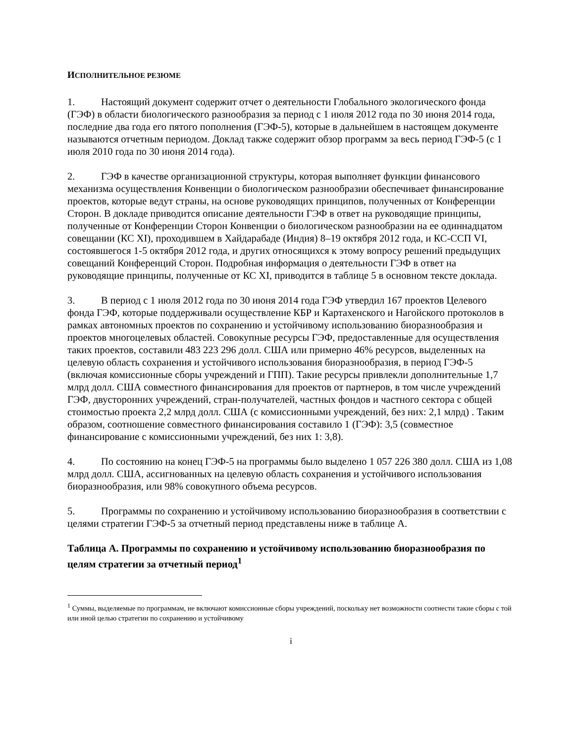ИСПОЛНИТЕЛЬНОЕ РЕЗЮМЕ
1. Настоящий документ содержит отчет о деятельности Глобального экологического фонда (ГЭФ) в области биологического разнообразия за период с 1 июля 2012 года по 30 июня 2014 года, последние два года его пятого пополнения (ГЭФ-5), которые в дальнейшем в настоящем документе называются отчетным периодом. Доклад также содержит обзор программ за весь период ГЭФ-5 (с 1 июля 2010 года по 30 июня 2014 года).
2. ГЭФ в качестве организационной структуры, которая выполняет функции финансового механизма осуществления Конвенции о биологическом разнообразии обеспечивает финансирование проектов, которые ведут страны, на основе руководящих принципов, полученных от Конференции Сторон. В докладе приводится описание деятельности ГЭФ в ответ на руководящие принципы, полученные от Конференции Сторон Конвенции о биологическом разнообразии на ее одиннадцатом совещании (КС XI), проходившем в Хайдарабаде (Индия) 8–19 октября 2012 года, и КС-ССП VI, состоявшегося 1-5 октября 2012 года, и других относящихся к этому вопросу решений предыдущих совещаний Конференций Сторон. Подробная информация о деятельности ГЭФ в ответ на руководящие принципы, полученные от КС XI, приводится в таблице 5 в основном тексте доклада.
3. В период с 1 июля 2012 года по 30 июня 2014 года ГЭФ утвердил 167 проектов Целевого фонда ГЭФ, которые поддерживали осуществление КБР и Картахенского и Нагойского протоколов в рамках автономных проектов по сохранению и устойчивому использованию биоразнообразия и проектов многоцелевых областей. Совокупные ресурсы ГЭФ, предоставленные для осуществления таких проектов, составили 483 223 296 долл. США или примерно 46% ресурсов, выделенных на целевую область сохранения и устойчивого использования биоразнообразия, в период ГЭФ-5 (включая комиссионные сборы учреждений и ГПП). Такие ресурсы привлекли дополнительные 1,7 млрд долл. США совместного финансирования для проектов от партнеров, в том числе учреждений ГЭФ, двусторонних учреждений, стран-получателей, частных фондов и частного сектора с общей стоимостью проекта 2,2 млрд долл. США (с комиссионными учреждений, без них: 2,1 млрд) . Таким образом, соотношение совместного финансирования составило 1 (ГЭФ): 3,5 (совместное финансирование с комиссионными учреждений, без них 1: 3,8).
4. По состоянию на конец ГЭФ-5 на программы было выделено 1 057 226 380 долл. США из 1,08 млрд долл. США, ассигнованных на целевую область сохранения и устойчивого использования биоразнообразия, или 98% совокупного объема ресурсов.
5. Программы по сохранению и устойчивому использованию биоразнообразия в соответствии с целями стратегии ГЭФ-5 за отчетный период представлены ниже в таблице А.
Таблица А. Программы по сохранению и устойчивому использованию биоразнообразия по целям стратегии за отчетный период<sup>1</sup>
<sup>1</sup> Суммы, выделяемые по программам, не включают комиссионные сборы учреждений, поскольку нет возможности соотнести такие сборы с той или иной целью стратегии по сохранению и устойчивому
i